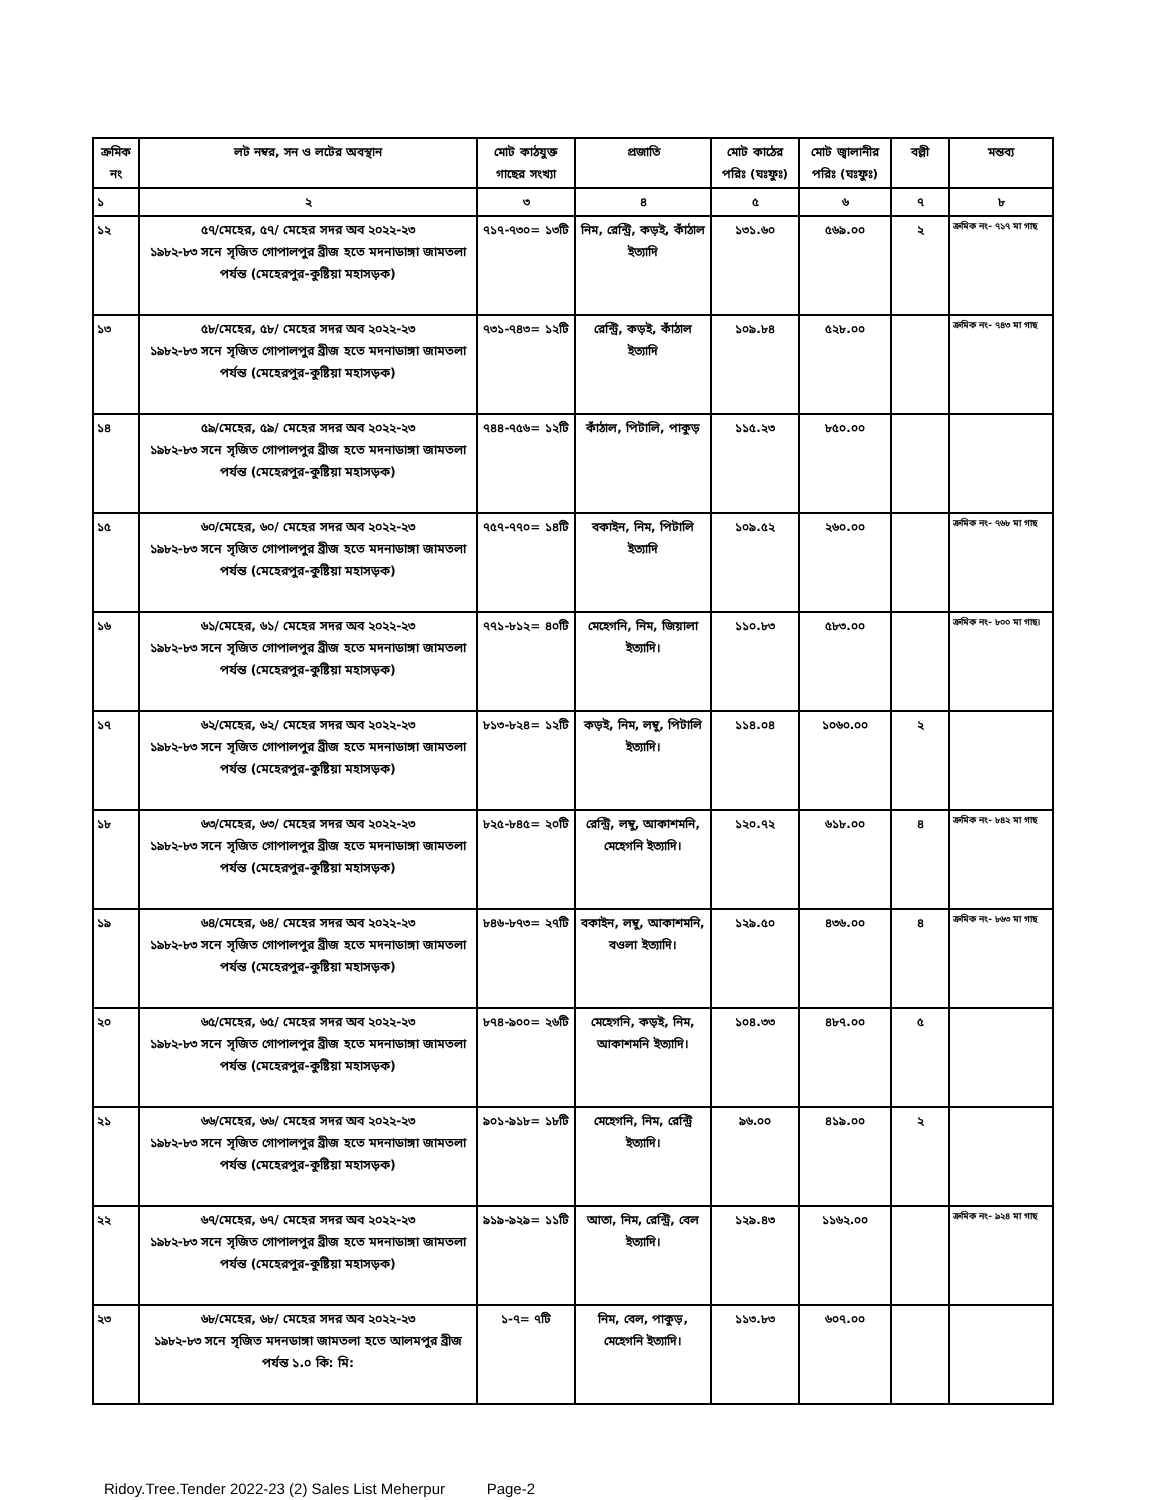| ক্রমিক নং | লট নম্বর, সন ও লটের অবস্থান | মোট কাঠযুক্ত গাছের সংখ্যা | প্রজাতি | মোট কাঠের পরিঃ (ঘঃফুঃ) | মোট জ্বালানীর পরিঃ (ঘঃফুঃ) | বল্লী | মন্তব্য |
| --- | --- | --- | --- | --- | --- | --- | --- |
| ১ | ২ | ৩ | ৪ | ৫ | ৬ | ৭ | ৮ |
| ১২ | ৫৭/মেহের, ৫৭/ মেহের সদর অব ২০২২-২৩ ১৯৮২-৮৩ সনে সৃজিত গোপালপুর ব্রীজ হতে মদনাডাঙ্গা জামতলা পর্যন্ত (মেহেরপুর-কুষ্টিয়া মহাসড়ক) | ৭১৭-৭৩০= ১৩টি | নিম, রেন্ট্রি, কড়ই, কাঁঠাল ইত্যাদি | ১৩১.৬০ | ৫৬৯.০০ | ২ | ক্রমিক নং- ৭১৭ মা গাছ |
| ১৩ | ৫৮/মেহের, ৫৮/ মেহের সদর অব ২০২২-২৩ ১৯৮২-৮৩ সনে সৃজিত গোপালপুর ব্রীজ হতে মদনাডাঙ্গা জামতলা পর্যন্ত (মেহেরপুর-কুষ্টিয়া মহাসড়ক) | ৭৩১-৭৪৩= ১২টি | রেন্ট্রি, কড়ই, কাঁঠাল ইত্যাদি | ১০৯.৮৪ | ৫২৮.০০ | | ক্রমিক নং- ৭৪৩ মা গাছ |
| ১৪ | ৫৯/মেহের, ৫৯/ মেহের সদর অব ২০২২-২৩ ১৯৮২-৮৩ সনে সৃজিত গোপালপুর ব্রীজ হতে মদনাডাঙ্গা জামতলা পর্যন্ত (মেহেরপুর-কুষ্টিয়া মহাসড়ক) | ৭৪৪-৭৫৬= ১২টি | কাঁঠাল, পিটালি, পাকুড় | ১১৫.২৩ | ৮৫০.০০ | | |
| ১৫ | ৬০/মেহের, ৬০/ মেহের সদর অব ২০২২-২৩ ১৯৮২-৮৩ সনে সৃজিত গোপালপুর ব্রীজ হতে মদনাডাঙ্গা জামতলা পর্যন্ত (মেহেরপুর-কুষ্টিয়া মহাসড়ক) | ৭৫৭-৭৭০= ১৪টি | বকাইন, নিম, পিটালি ইত্যাদি | ১০৯.৫২ | ২৬০.০০ | | ক্রমিক নং- ৭৬৮ মা গাছ |
| ১৬ | ৬১/মেহের, ৬১/ মেহের সদর অব ২০২২-২৩ ১৯৮২-৮৩ সনে সৃজিত গোপালপুর ব্রীজ হতে মদনাডাঙ্গা জামতলা পর্যন্ত (মেহেরপুর-কুষ্টিয়া মহাসড়ক) | ৭৭১-৮১২= ৪০টি | মেহেগনি, নিম, জিয়ালা ইত্যাদি। | ১১০.৮৩ | ৫৮৩.০০ | | ক্রমিক নং- ৮০০ মা গাছ। |
| ১৭ | ৬২/মেহের, ৬২/ মেহের সদর অব ২০২২-২৩ ১৯৮২-৮৩ সনে সৃজিত গোপালপুর ব্রীজ হতে মদনাডাঙ্গা জামতলা পর্যন্ত (মেহেরপুর-কুষ্টিয়া মহাসড়ক) | ৮১৩-৮২৪= ১২টি | কড়ই, নিম, লম্বু, পিটালি ইত্যাদি। | ১১৪.০৪ | ১০৬০.০০ | ২ | |
| ১৮ | ৬৩/মেহের, ৬৩/ মেহের সদর অব ২০২২-২৩ ১৯৮২-৮৩ সনে সৃজিত গোপালপুর ব্রীজ হতে মদনাডাঙ্গা জামতলা পর্যন্ত (মেহেরপুর-কুষ্টিয়া মহাসড়ক) | ৮২৫-৮৪৫= ২০টি | রেন্ট্রি, লম্বু, আকাশমনি, মেহেগনি ইত্যাদি। | ১২০.৭২ | ৬১৮.০০ | ৪ | ক্রমিক নং- ৮৪২ মা গাছ |
| ১৯ | ৬৪/মেহের, ৬৪/ মেহের সদর অব ২০২২-২৩ ১৯৮২-৮৩ সনে সৃজিত গোপালপুর ব্রীজ হতে মদনাডাঙ্গা জামতলা পর্যন্ত (মেহেরপুর-কুষ্টিয়া মহাসড়ক) | ৮৪৬-৮৭৩= ২৭টি | বকাইন, লম্বু, আকাশমনি, বওলা ইত্যাদি। | ১২৯.৫০ | ৪৩৬.০০ | ৪ | ক্রমিক নং- ৮৬৩ মা গাছ |
| ২০ | ৬৫/মেহের, ৬৫/ মেহের সদর অব ২০২২-২৩ ১৯৮২-৮৩ সনে সৃজিত গোপালপুর ব্রীজ হতে মদনাডাঙ্গা জামতলা পর্যন্ত (মেহেরপুর-কুষ্টিয়া মহাসড়ক) | ৮৭৪-৯০০= ২৬টি | মেহেগনি, কড়ই, নিম, আকাশমনি ইত্যাদি। | ১০৪.৩৩ | ৪৮৭.০০ | ৫ | |
| ২১ | ৬৬/মেহের, ৬৬/ মেহের সদর অব ২০২২-২৩ ১৯৮২-৮৩ সনে সৃজিত গোপালপুর ব্রীজ হতে মদনাডাঙ্গা জামতলা পর্যন্ত (মেহেরপুর-কুষ্টিয়া মহাসড়ক) | ৯০১-৯১৮= ১৮টি | মেহেগনি, নিম, রেন্ট্রি ইত্যাদি। | ৯৬.০০ | ৪১৯.০০ | ২ | |
| ২২ | ৬৭/মেহের, ৬৭/ মেহের সদর অব ২০২২-২৩ ১৯৮২-৮৩ সনে সৃজিত গোপালপুর ব্রীজ হতে মদনাডাঙ্গা জামতলা পর্যন্ত (মেহেরপুর-কুষ্টিয়া মহাসড়ক) | ৯১৯-৯২৯= ১১টি | আতা, নিম, রেন্ট্রি, বেল ইত্যাদি। | ১২৯.৪৩ | ১১৬২.০০ | | ক্রমিক নং- ৯২৪ মা গাছ |
| ২৩ | ৬৮/মেহের, ৬৮/ মেহের সদর অব ২০২২-২৩ ১৯৮২-৮৩ সনে সৃজিত মদনডাঙ্গা জামতলা হতে আলমপুর ব্রীজ পর্যন্ত ১.০ কি: মি: | ১-৭= ৭টি | নিম, বেল, পাকুড়, মেহেগনি ইত্যাদি। | ১১৩.৮৩ | ৬০৭.০০ | | |
Ridoy.Tree.Tender 2022-23 (2) Sales List Meherpur Page-2